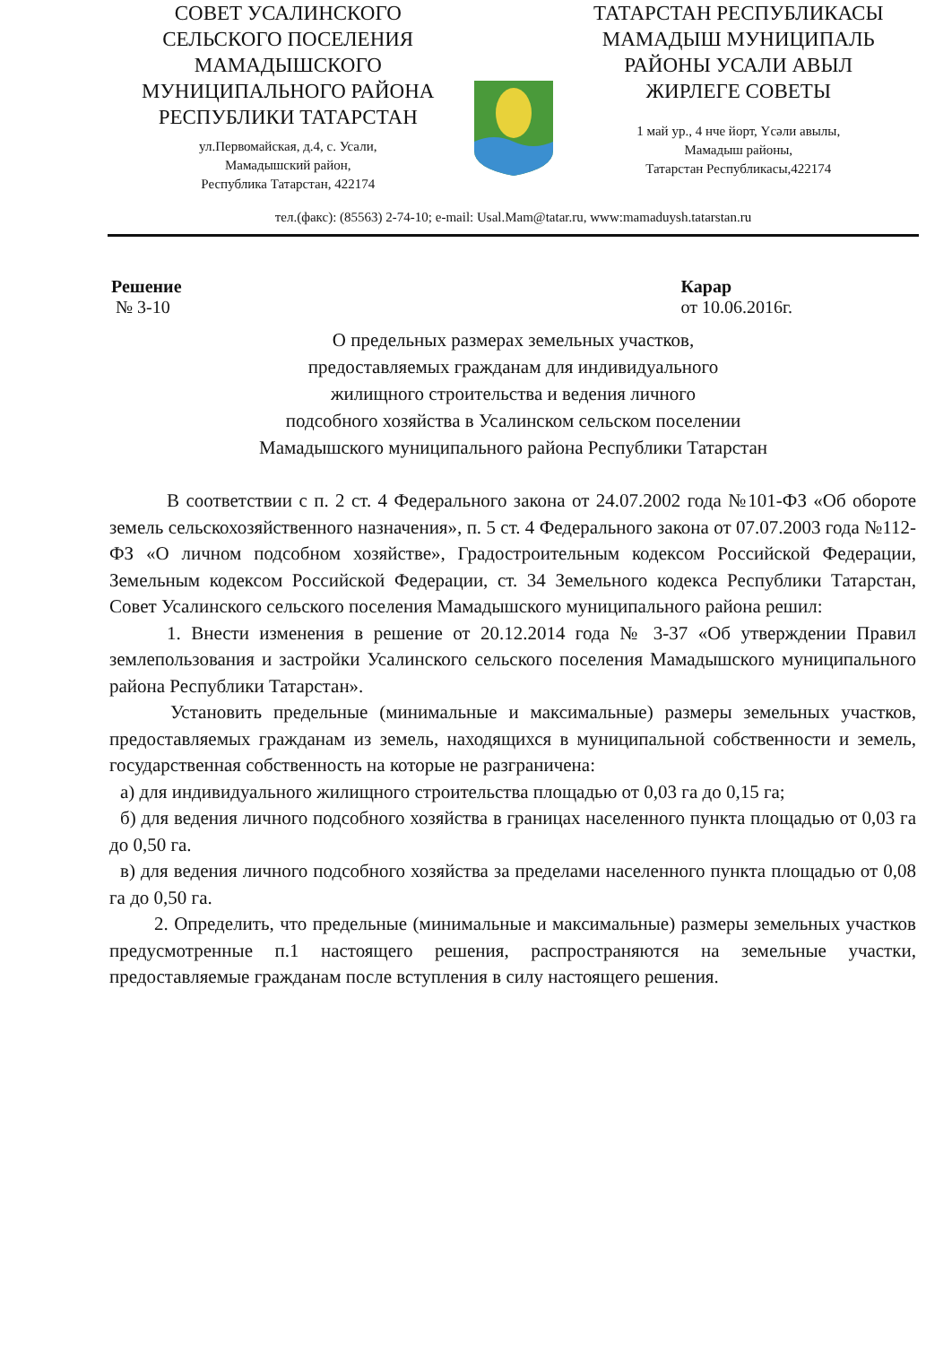СОВЕТ УСАЛИНСКОГО
СЕЛЬСКОГО ПОСЕЛЕНИЯ
МАМАДЫШСКОГО
МУНИЦИПАЛЬНОГО РАЙОНА
РЕСПУБЛИКИ ТАТАРСТАН
ул.Первомайская, д.4, с. Усали,
Мамадышский район,
Республика Татарстан, 422174
ТАТАРСТАН РЕСПУБЛИКАСЫ
МАМАДЫШ МУНИЦИПАЛЬ
РАЙОНЫ УСАЛИ АВЫЛ
ЖИРЛЕГЕ СОВЕТЫ
1 май ур., 4 нче йорт, Үсәли авылы,
Мамадыш районы,
Татарстан Республикасы,422174
тел.(факс): (85563) 2-74-10; e-mail: Usal.Mam@tatar.ru, www:mamaduysh.tatarstan.ru
Решение
№ 3-10
Карар
от 10.06.2016г.
О предельных размерах земельных участков,
предоставляемых гражданам для индивидуального
жилищного строительства и ведения личного
подсобного хозяйства в Усалинском сельском поселении
Мамадышского муниципального района Республики Татарстан
В соответствии с п. 2 ст. 4 Федерального закона от 24.07.2002 года №101-ФЗ «Об обороте земель сельскохозяйственного назначения», п. 5 ст. 4 Федерального закона от 07.07.2003 года №112-ФЗ «О личном подсобном хозяйстве», Градостроительным кодексом Российской Федерации, Земельным кодексом Российской Федерации, ст. 34 Земельного кодекса Республики Татарстан, Совет Усалинского сельского поселения Мамадышского муниципального района решил:
1. Внести изменения в решение от 20.12.2014 года № 3-37 «Об утверждении Правил землепользования и застройки Усалинского сельского поселения Мамадышского муниципального района Республики Татарстан».
Установить предельные (минимальные и максимальные) размеры земельных участков, предоставляемых гражданам из земель, находящихся в муниципальной собственности и земель, государственная собственность на которые не разграничена:
а) для индивидуального жилищного строительства площадью от 0,03 га до 0,15 га;
б) для ведения личного подсобного хозяйства в границах населенного пункта площадью от 0,03 га до 0,50 га.
в) для ведения личного подсобного хозяйства за пределами населенного пункта площадью от 0,08 га до 0,50 га.
2. Определить, что предельные (минимальные и максимальные) размеры земельных участков предусмотренные п.1 настоящего решения, распространяются на земельные участки, предоставляемые гражданам после вступления в силу настоящего решения.